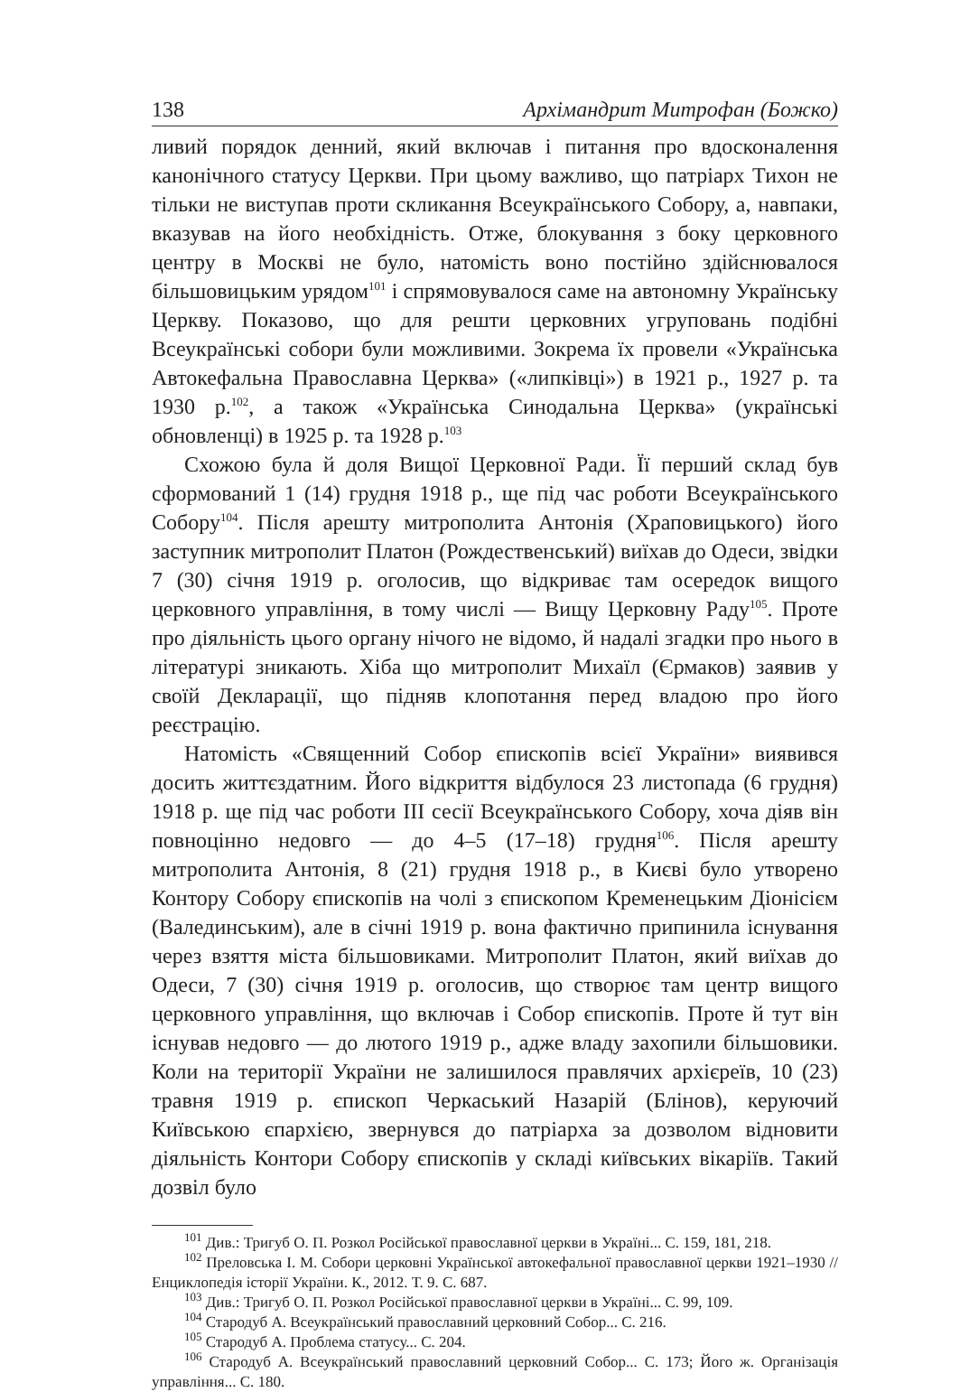138 Архімандрит Митрофан (Божко)
ливий порядок денний, який включав і питання про вдосконалення канонічного статусу Церкви. При цьому важливо, що патріарх Тихон не тільки не виступав проти скликання Всеукраїнського Собору, а, навпаки, вказував на його необхідність. Отже, блокування з боку церковного центру в Москві не було, натомість воно постійно здійснювалося більшовицьким урядом<sup>101</sup> і спрямовувалося саме на автономну Українську Церкву. Показово, що для решти церковних угруповань подібні Всеукраїнські собори були можливими. Зокрема їх провели «Українська Автокефальна Православна Церква» («липківці») в 1921 р., 1927 р. та 1930 р.<sup>102</sup>, а також «Українська Синодальна Церква» (українські обновленці) в 1925 р. та 1928 р.<sup>103</sup>
Схожою була й доля Вищої Церковної Ради. Її перший склад був сформований 1 (14) грудня 1918 р., ще під час роботи Всеукраїнського Собору<sup>104</sup>. Після арешту митрополита Антонія (Храповицького) його заступник митрополит Платон (Рождественський) виїхав до Одеси, звідки 7 (30) січня 1919 р. оголосив, що відкриває там осередок вищого церковного управління, в тому числі — Вищу Церковну Раду<sup>105</sup>. Проте про діяльність цього органу нічого не відомо, й надалі згадки про нього в літературі зникають. Хіба що митрополит Михаїл (Єрмаков) заявив у своїй Декларації, що підняв клопотання перед владою про його реєстрацію.
Натомість «Священний Собор єпископів всієї України» виявився досить життєздатним. Його відкриття відбулося 23 листопада (6 грудня) 1918 р. ще під час роботи III сесії Всеукраїнського Собору, хоча діяв він повноцінно недовго — до 4–5 (17–18) грудня<sup>106</sup>. Після арешту митрополита Антонія, 8 (21) грудня 1918 р., в Києві було утворено Контору Собору єпископів на чолі з єпископом Кременецьким Діонісієм (Валединським), але в січні 1919 р. вона фактично припинила існування через взяття міста більшовиками. Митрополит Платон, який виїхав до Одеси, 7 (30) січня 1919 р. оголосив, що створює там центр вищого церковного управління, що включав і Собор єпископів. Проте й тут він існував недовго — до лютого 1919 р., адже владу захопили більшовики. Коли на території України не залишилося правлячих архієреїв, 10 (23) травня 1919 р. єпископ Черкаський Назарій (Блінов), керуючий Київською єпархією, звернувся до патріарха за дозволом відновити діяльність Контори Собору єпископів у складі київських вікаріїв. Такий дозвіл було
<sup>101</sup> Див.: Тригуб О. П. Розкол Російської православної церкви в Україні... С. 159, 181, 218.
<sup>102</sup> Преловська І. М. Собори церковні Української автокефальної православної церкви 1921–1930 // Енциклопедія історії України. К., 2012. Т. 9. С. 687.
<sup>103</sup> Див.: Тригуб О. П. Розкол Російської православної церкви в Україні... С. 99, 109.
<sup>104</sup> Стародуб А. Всеукраїнський православний церковний Собор... С. 216.
<sup>105</sup> Стародуб А. Проблема статусу... С. 204.
<sup>106</sup> Стародуб А. Всеукраїнський православний церковний Собор... С. 173; Його ж. Організація управління... С. 180.